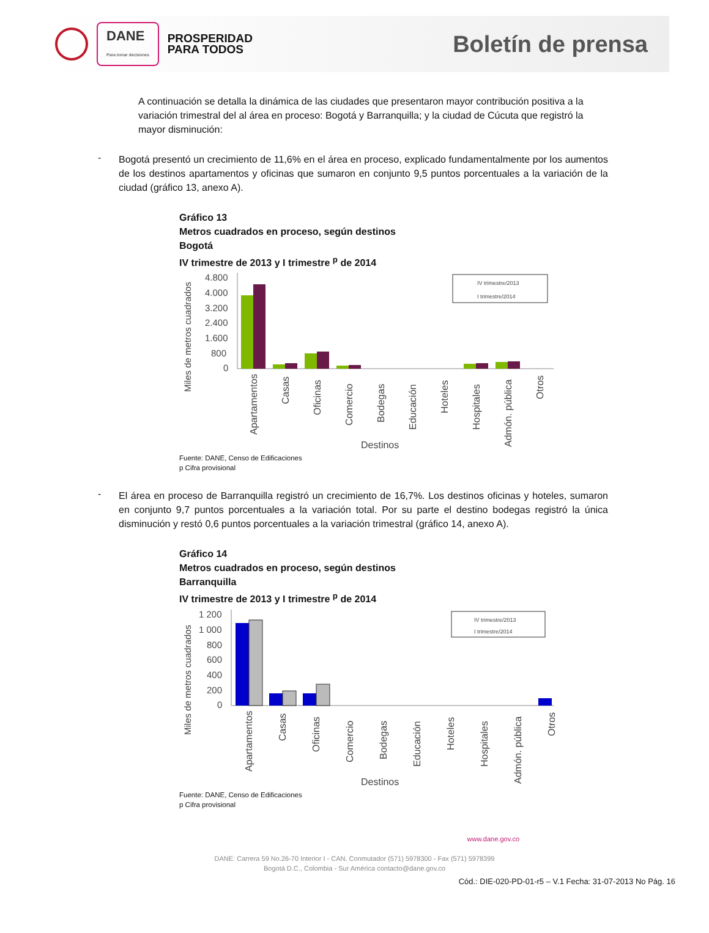DANE
Para tomar decisiones
PROSPERIDAD
PARA TODOS
Boletín de prensa
A continuación se detalla la dinámica de las ciudades que presentaron mayor contribución positiva a la variación trimestral del al área en proceso: Bogotá y Barranquilla; y la ciudad de Cúcuta que registró la mayor disminución:
-
Bogotá presentó un crecimiento de 11,6% en el área en proceso, explicado fundamentalmente por los aumentos de los destinos apartamentos y oficinas que sumaron en conjunto 9,5 puntos porcentuales a la variación de la ciudad (gráfico 13, anexo A).
Gráfico 13
Metros cuadrados en proceso, según destinos
Bogotá
IV trimestre de 2013 y I trimestre <sup>p</sup> de 2014
Miles de metros cuadrados
4.800
4.000
3.200
2.400
1.600
800
0
IV trimestre/2013
I trimestre/2014
Apartamentos
Casas
Oficinas
Comercio
Bodegas
Educación
Hoteles
Hospitales
Admón. pública
Otros
Destinos
Fuente: DANE, Censo de Edificaciones
p Cifra provisional
-
El área en proceso de Barranquilla registró un crecimiento de 16,7%. Los destinos oficinas y hoteles, sumaron en conjunto 9,7 puntos porcentuales a la variación total. Por su parte el destino bodegas registró la única disminución y restó 0,6 puntos porcentuales a la variación trimestral (gráfico 14, anexo A).
Gráfico 14
Metros cuadrados en proceso, según destinos
Barranquilla
IV trimestre de 2013 y I trimestre <sup>p</sup> de 2014
Miles de metros cuadrados
1 200
1 000
800
600
400
200
0
IV trimestre/2013
I trimestre/2014
Apartamentos
Casas
Oficinas
Comercio
Bodegas
Educación
Hoteles
Hospitales
Admón. pública
Otros
Destinos
Fuente: DANE, Censo de Edificaciones
p Cifra provisional
www.dane.gov.co
DANE: Carrera 59 No.26-70 Interior I - CAN. Conmutador (571) 5978300 - Fax (571) 5978399
Bogotá D.C., Colombia - Sur América contacto@dane.gov.co
Cód.: DIE-020-PD-01-r5 – V.1 Fecha: 31-07-2013 No Pág. 16